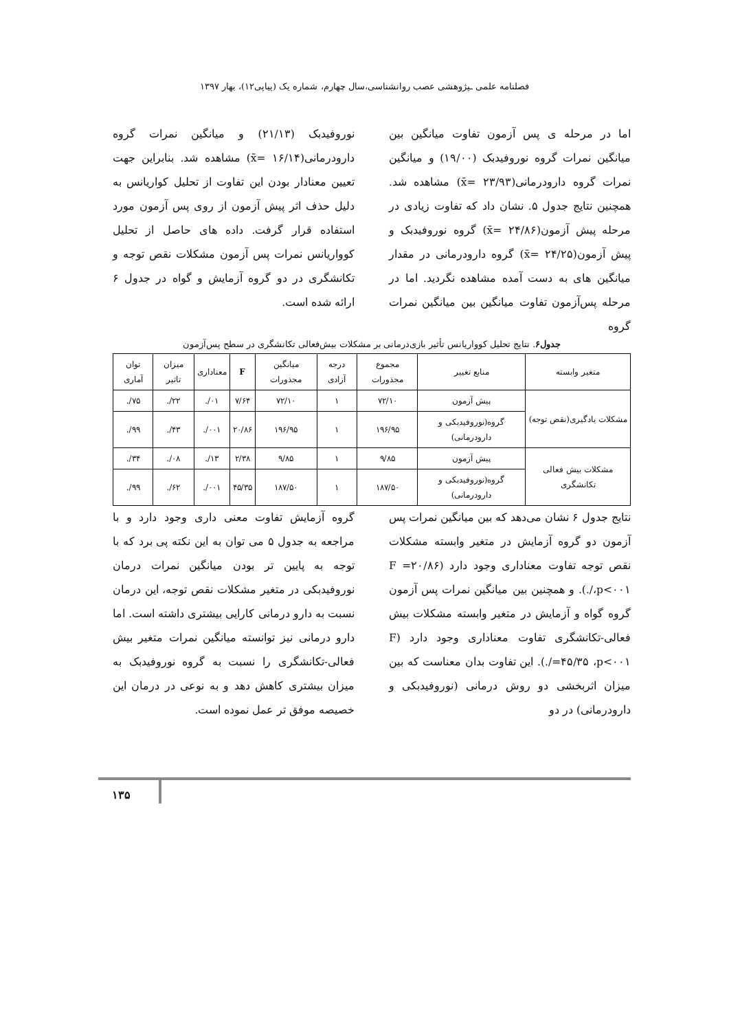فصلنامه علمی ـپژوهشی عصب روانشناسی،سال چهارم، شماره یک (پیاپی۱۲)، بهار ۱۳۹۷
اما در مرحله ی پس آزمون تفاوت میانگین بین میانگین نمرات گروه نوروفیدبک (۱۹/۰۰) و میانگین نمرات گروه دارودرمانی(۲۳/۹۳ =x̄) مشاهده شد. همچنین نتایج جدول ۵. نشان داد که تفاوت زیادی در مرحله پیش آزمون(۲۴/۸۶ =x̄) گروه نوروفیدبک و پیش آزمون(۲۴/۲۵ =x̄) گروه دارودرمانی در مقدار میانگین های به دست آمده مشاهده نگردید. اما در مرحله پس‌آزمون تفاوت میانگین بین میانگین نمرات گروه
نوروفیدبک (۲۱/۱۳) و میانگین نمرات گروه دارودرمانی(۱۶/۱۴ =x̄) مشاهده شد. بنابراین جهت تعیین معنادار بودن این تفاوت از تحلیل کواریانس به دلیل حذف اثر پیش آزمون از روی پس آزمون مورد استفاده قرار گرفت. داده های حاصل از تحلیل کوواریانس نمرات پس آزمون مشکلات نقص توجه و تکانشگری در دو گروه آزمایش و گواه در جدول ۶ ارائه شده است.
جدول۶. نتایج تحلیل کوواریانس تأثیر بازی‌درمانی بر مشکلات بیش‌فعالی تکانشگری در سطح پس‌آزمون
| متغیر وابسته | منابع تغییر | مجموع مجذورات | درجه آزادی | میانگین مجذورات | F | معناداری | میزان تاثیر | توان آماری |
| --- | --- | --- | --- | --- | --- | --- | --- | --- |
| مشکلات یادگیری(نقص توجه) | پیش آزمون | ۷۲/۱۰ | ۱ | ۷۲/۱۰ | ۷/۶۴ | ۰۱/. | ۲۲/. | ۷۵/. |
| | گروه(نوروفیدبکی و دارودرمانی) | ۱۹۶/۹۵ | ۱ | ۱۹۶/۹۵ | ۲۰/۸۶ | ۰۰۱/. | ۴۳/. | ۹۹/. |
| مشکلات بیش فعالی تکانشگری | پیش آزمون | ۹/۸۵ | ۱ | ۹/۸۵ | ۲/۳۸ | ۱۳/. | ۰۸/. | ۳۴/. |
| | گروه(نوروفیدبکی و دارودرمانی) | ۱۸۷/۵۰ | ۱ | ۱۸۷/۵۰ | ۴۵/۳۵ | ۰۰۱/. | ۶۲/. | ۹۹/. |
نتایج جدول ۶ نشان می‌دهد که بین میانگین نمرات پس آزمون دو گروه آزمایش در متغیر وابسته مشکلات نقص توجه تفاوت معناداری وجود دارد (F =۲۰/۸۶ ،p<۰۰۱/.). و همچنین بین میانگین نمرات پس آزمون گروه گواه و آزمایش در متغیر وابسته مشکلات بیش فعالی-تکانشگری تفاوت معناداری وجود دارد (F =۴۵/۳۵ ،p<۰۰۱/.). این تفاوت بدان معناست که بین میزان اثربخشی دو روش درمانی (نوروفیدبکی و دارودرمانی) در دو
گروه آزمایش تفاوت معنی داری وجود دارد و با مراجعه به جدول ۵ می توان به این نکته پی برد که با توجه به پایین تر بودن میانگین نمرات درمان نوروفیدبکی در متغیر مشکلات نقص توجه، این درمان نسبت به دارو درمانی کارایی بیشتری داشته است. اما دارو درمانی نیز توانسته میانگین نمرات متغیر بیش فعالی-تکانشگری را نسبت به گروه نوروفیدبک به میزان بیشتری کاهش دهد و به نوعی در درمان این خصیصه موفق تر عمل نموده است.
۱۳۵